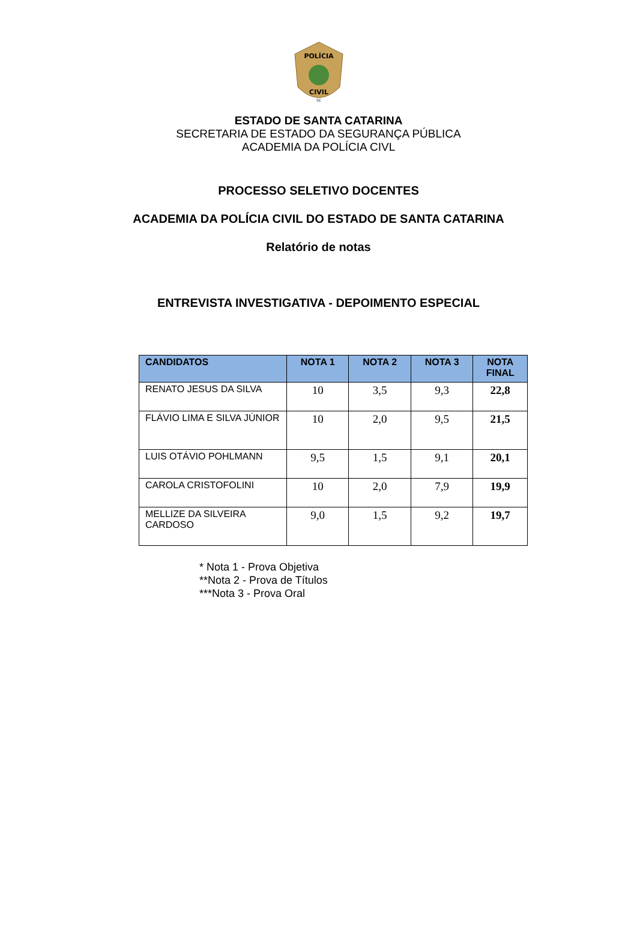POLÍCIA
CIVIL
SC
ESTADO DE SANTA CATARINA
SECRETARIA DE ESTADO DA SEGURANÇA PÚBLICA
ACADEMIA DA POLÍCIA CIVL
PROCESSO SELETIVO DOCENTES
ACADEMIA DA POLÍCIA CIVIL DO ESTADO DE SANTA CATARINA
Relatório de notas
ENTREVISTA INVESTIGATIVA - DEPOIMENTO ESPECIAL
| CANDIDATOS | NOTA 1 | NOTA 2 | NOTA 3 | NOTA FINAL |
| --- | --- | --- | --- | --- |
| RENATO JESUS DA SILVA | 10 | 3,5 | 9,3 | 22,8 |
| FLÁVIO LIMA E SILVA JÚNIOR | 10 | 2,0 | 9,5 | 21,5 |
| LUIS OTÁVIO POHLMANN | 9,5 | 1,5 | 9,1 | 20,1 |
| CAROLA CRISTOFOLINI | 10 | 2,0 | 7,9 | 19,9 |
| MELLIZE DA SILVEIRA CARDOSO | 9,0 | 1,5 | 9,2 | 19,7 |
* Nota 1 - Prova Objetiva
**Nota 2 - Prova de Títulos
***Nota 3 - Prova Oral